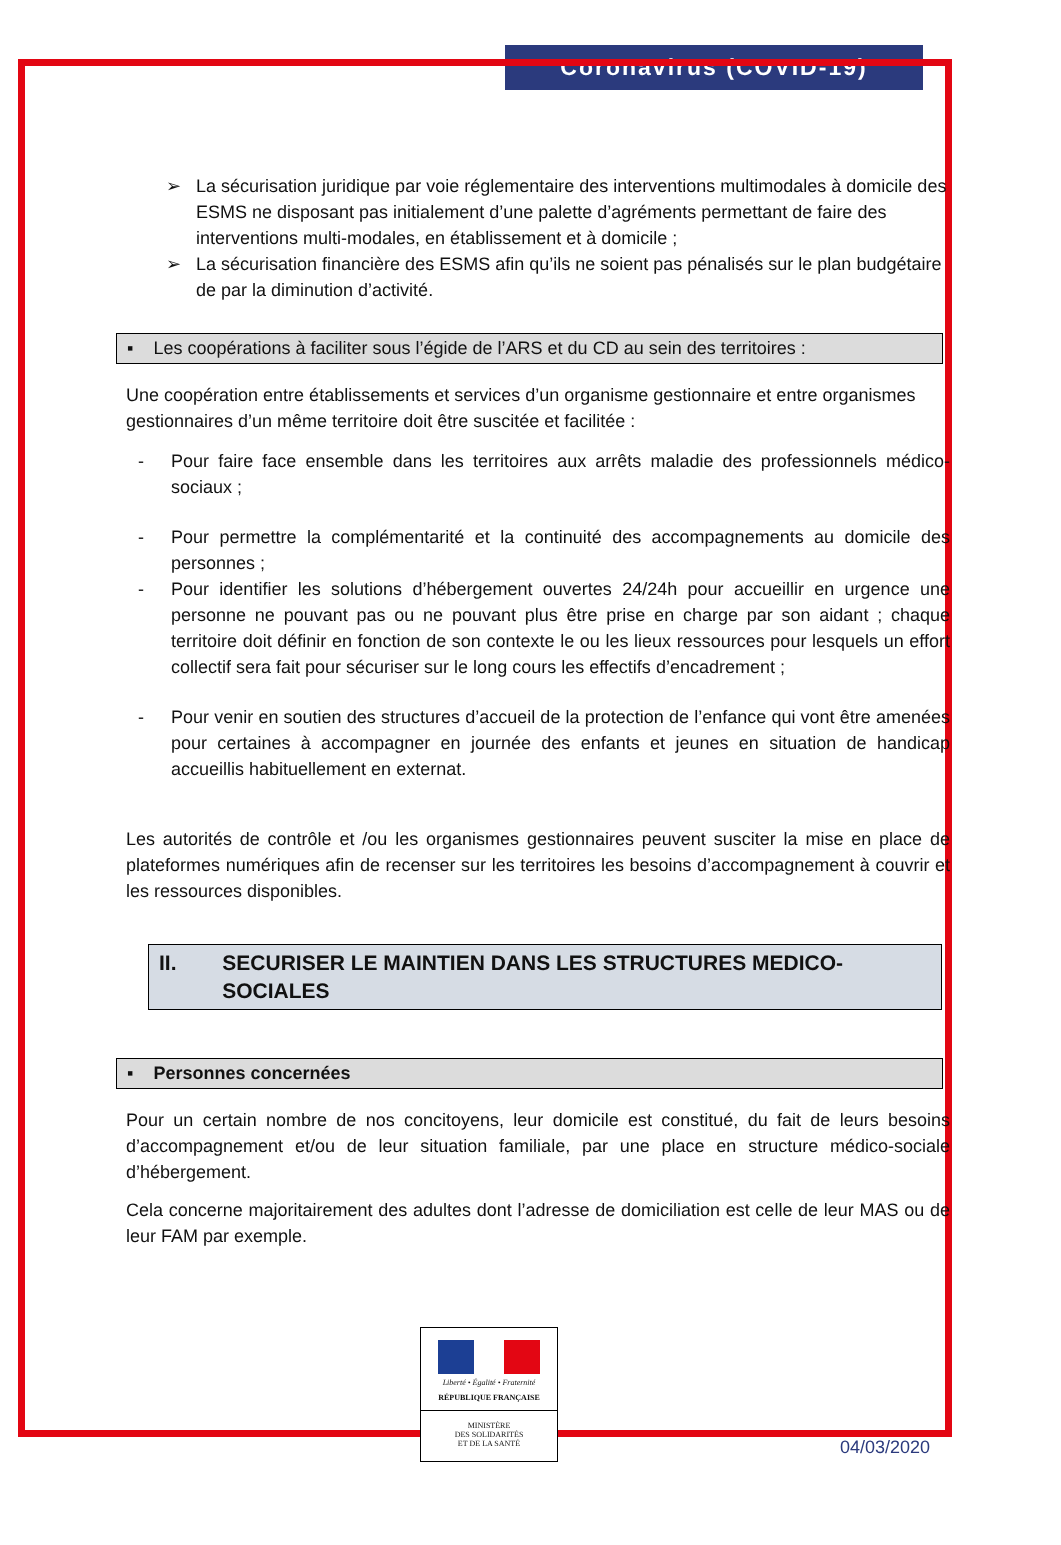Coronavirus (COVID-19)
➢ La sécurisation juridique par voie réglementaire des interventions multimodales à domicile des ESMS ne disposant pas initialement d’une palette d’agréments permettant de faire des interventions multi-modales, en établissement et à domicile ;
➢ La sécurisation financière des ESMS afin qu’ils ne soient pas pénalisés sur le plan budgétaire de par la diminution d’activité.
▪ Les coopérations à faciliter sous l’égide de l’ARS et du CD au sein des territoires :
Une coopération entre établissements et services d’un organisme gestionnaire et entre organismes gestionnaires d’un même territoire doit être suscitée et facilitée :
- Pour faire face ensemble dans les territoires aux arrêts maladie des professionnels médico-sociaux ;
- Pour permettre la complémentarité et la continuité des accompagnements au domicile des personnes ;
- Pour identifier les solutions d’hébergement ouvertes 24/24h pour accueillir en urgence une personne ne pouvant pas ou ne pouvant plus être prise en charge par son aidant ; chaque territoire doit définir en fonction de son contexte le ou les lieux ressources pour lesquels un effort collectif sera fait pour sécuriser sur le long cours les effectifs d’encadrement ;
- Pour venir en soutien des structures d’accueil de la protection de l’enfance qui vont être amenées pour certaines à accompagner en journée des enfants et jeunes en situation de handicap accueillis habituellement en externat.
Les autorités de contrôle et /ou les organismes gestionnaires peuvent susciter la mise en place de plateformes numériques afin de recenser sur les territoires les besoins d’accompagnement à couvrir et les ressources disponibles.
II. SECURISER LE MAINTIEN DANS LES STRUCTURES MEDICO-SOCIALES
▪ Personnes concernées
Pour un certain nombre de nos concitoyens, leur domicile est constitué, du fait de leurs besoins d’accompagnement et/ou de leur situation familiale, par une place en structure médico-sociale d’hébergement.
Cela concerne majoritairement des adultes dont l’adresse de domiciliation est celle de leur MAS ou de leur FAM par exemple.
Liberté • Égalité • Fraternité
RÉPUBLIQUE FRANÇAISE
MINISTÈRE
DES SOLIDARITÉS
ET DE LA SANTÉ
04/03/2020